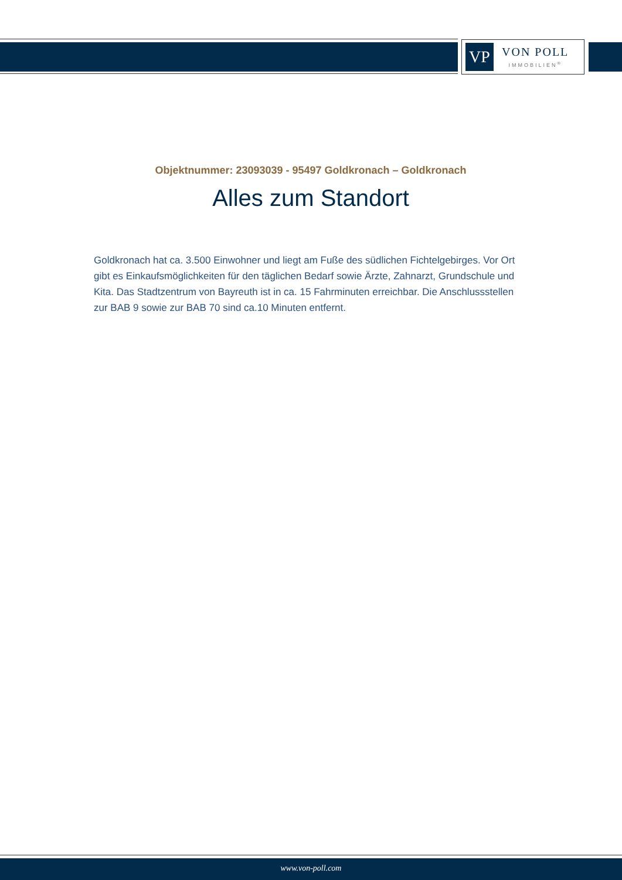VP
VON POLL
IMMOBILIEN<sup>®</sup>
Objektnummer: 23093039 - 95497 Goldkronach – Goldkronach
Alles zum Standort
Goldkronach hat ca. 3.500 Einwohner und liegt am Fuße des südlichen Fichtelgebirges. Vor Ort gibt es Einkaufsmöglichkeiten für den täglichen Bedarf sowie Ärzte, Zahnarzt, Grundschule und Kita. Das Stadtzentrum von Bayreuth ist in ca. 15 Fahrminuten erreichbar. Die Anschlussstellen zur BAB 9 sowie zur BAB 70 sind ca.10 Minuten entfernt.
www.von-poll.com